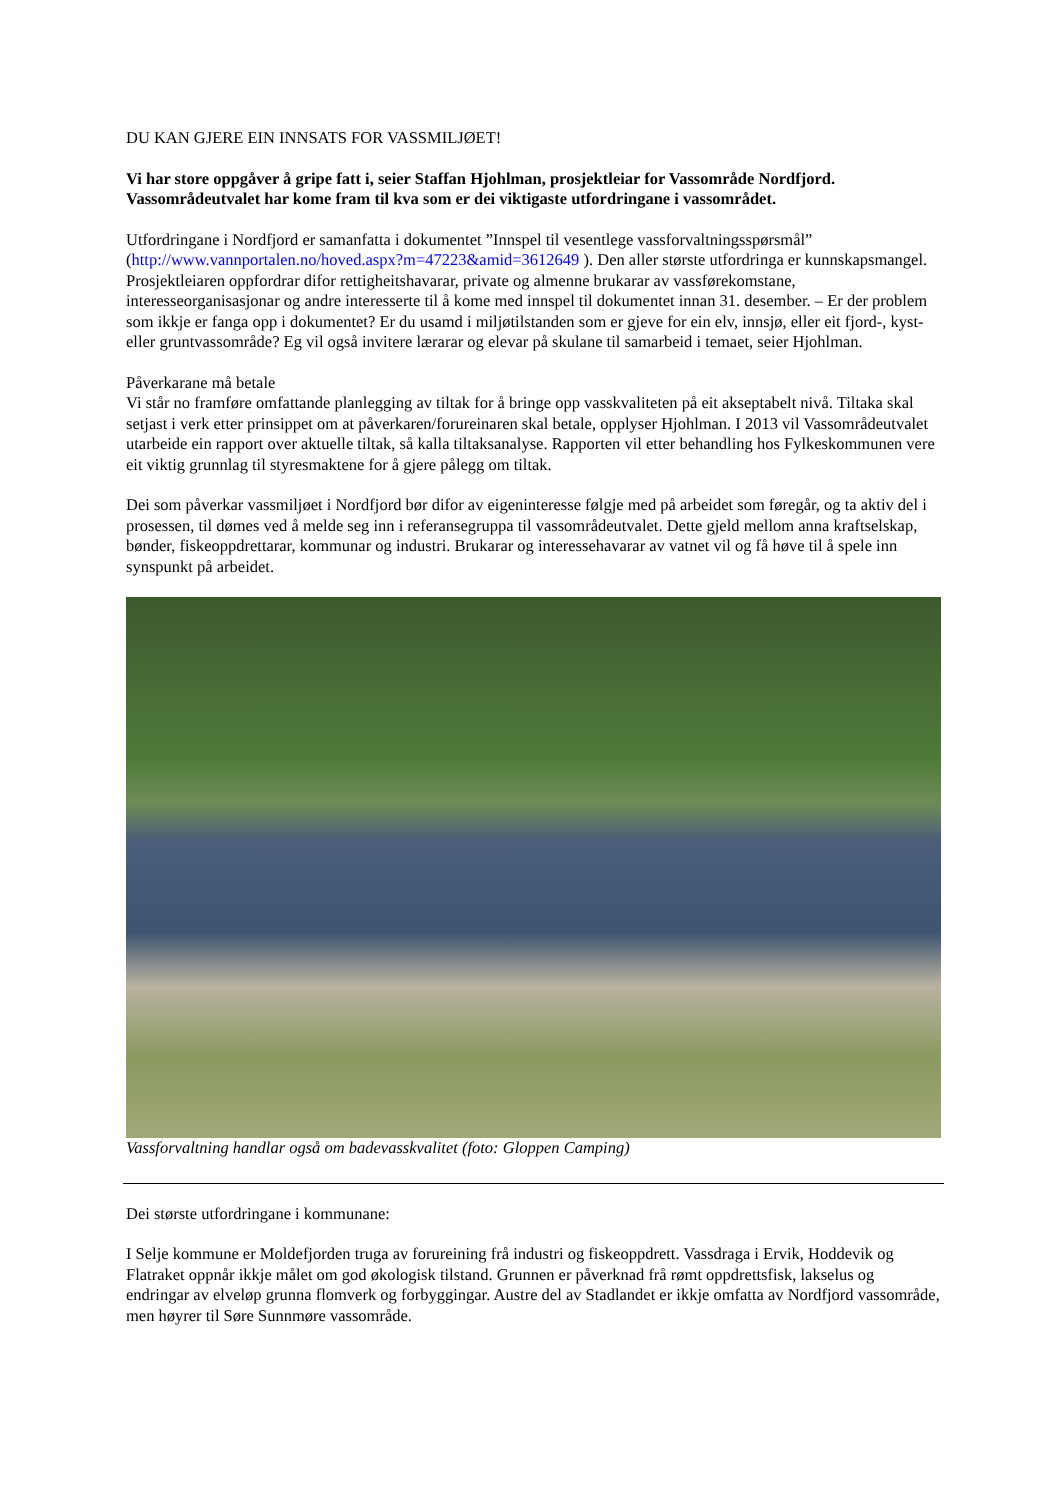DU KAN GJERE EIN INNSATS FOR VASSMILJØET!
Vi har store oppgåver å gripe fatt i, seier Staffan Hjohlman, prosjektleiar for Vassområde Nordfjord. Vassområdeutvalet har kome fram til kva som er dei viktigaste utfordringane i vassområdet.
Utfordringane i Nordfjord er samanfatta i dokumentet ”Innspel til vesentlege vassforvaltningsspørsmål” (http://www.vannportalen.no/hoved.aspx?m=47223&amid=3612649 ). Den aller største utfordringa er kunnskapsmangel. Prosjektleiaren oppfordrar difor rettigheitshavarar, private og almenne brukarar av vassførekomstane, interesseorganisasjonar og andre interesserte til å kome med innspel til dokumentet innan 31. desember. – Er der problem som ikkje er fanga opp i dokumentet? Er du usamd i miljøtilstanden som er gjeve for ein elv, innsjø, eller eit fjord-, kyst- eller gruntvassområde? Eg vil også invitere lærarar og elevar på skulane til samarbeid i temaet, seier Hjohlman.
Påverkarane må betale
Vi står no framføre omfattande planlegging av tiltak for å bringe opp vasskvaliteten på eit akseptabelt nivå. Tiltaka skal setjast i verk etter prinsippet om at påverkaren/forureinaren skal betale, opplyser Hjohlman. I 2013 vil Vassområdeutvalet utarbeide ein rapport over aktuelle tiltak, så kalla tiltaksanalyse. Rapporten vil etter behandling hos Fylkeskommunen vere eit viktig grunnlag til styresmaktene for å gjere pålegg om tiltak.
Dei som påverkar vassmiljøet i Nordfjord bør difor av eigeninteresse følgje med på arbeidet som føregår, og ta aktiv del i prosessen, til dømes ved å melde seg inn i referansegruppa til vassområdeutvalet. Dette gjeld mellom anna kraftselskap, bønder, fiskeoppdrettarar, kommunar og industri. Brukarar og interessehavarar av vatnet vil og få høve til å spele inn synspunkt på arbeidet.
Vassforvaltning handlar også om badevasskvalitet (foto: Gloppen Camping)
Dei største utfordringane i kommunane:
I Selje kommune er Moldefjorden truga av forureining frå industri og fiskeoppdrett. Vassdraga i Ervik, Hoddevik og Flatraket oppnår ikkje målet om god økologisk tilstand. Grunnen er påverknad frå rømt oppdrettsfisk, lakselus og endringar av elveløp grunna flomverk og forbyggingar. Austre del av Stadlandet er ikkje omfatta av Nordfjord vassområde, men høyrer til Søre Sunnmøre vassområde.